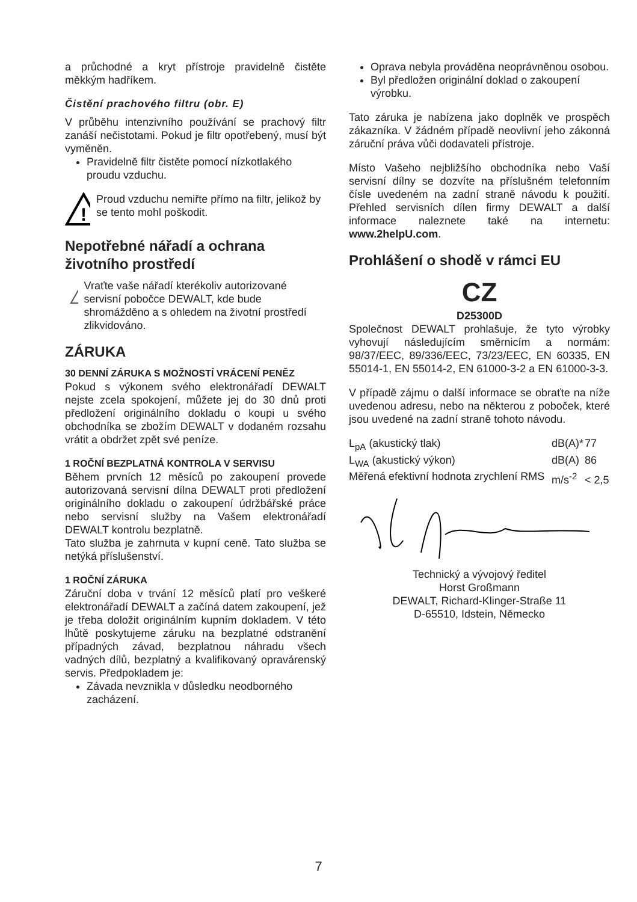a průchodné a kryt přístroje pravidelně čistěte měkkým hadříkem.
Čistění prachového filtru (obr. E)
V průběhu intenzivního používání se prachový filtr zanáší nečistotami. Pokud je filtr opotřebený, musí být vyměněn.
Pravidelně filtr čistěte pomocí nízkotlakého proudu vzduchu.
!
Proud vzduchu nemiřte přímo na filtr, jelikož by se tento mohl poškodit.
Nepotřebné nářadí a ochrana životního prostředí
Vraťte vaše nářadí kterékoliv autorizované servisní pobočce DEWALT, kde bude shromážděno a s ohledem na životní prostředí zlikvidováno.
ZÁRUKA
30 DENNÍ ZÁRUKA S MOŽNOSTÍ VRÁCENÍ PENĚZ
Pokud s výkonem svého elektronářadí DEWALT nejste zcela spokojení, můžete jej do 30 dnů proti předložení originálního dokladu o koupi u svého obchodníka se zbožím DEWALT v dodaném rozsahu vrátit a obdržet zpět své peníze.
1 ROČNÍ BEZPLATNÁ KONTROLA V SERVISU
Během prvních 12 měsíců po zakoupení provede autorizovaná servisní dílna DEWALT proti předložení originálního dokladu o zakoupení údržbářské práce nebo servisní služby na Vašem elektronářadí DEWALT kontrolu bezplatně.
Tato služba je zahrnuta v kupní ceně. Tato služba se netýká příslušenství.
1 ROČNÍ ZÁRUKA
Záruční doba v trvání 12 měsíců platí pro veškeré elektronářadí DEWALT a začíná datem zakoupení, jež je třeba doložit originálním kupním dokladem. V této lhůtě poskytujeme záruku na bezplatné odstranění případných závad, bezplatnou náhradu všech vadných dílů, bezplatný a kvalifikovaný opravárenský servis. Předpokladem je:
Závada nevznikla v důsledku neodborného zacházení.
Oprava nebyla prováděna neoprávněnou osobou.
Byl předložen originální doklad o zakoupení výrobku.
Tato záruka je nabízena jako doplněk ve prospěch zákazníka. V žádném případě neovlivní jeho zákonná záruční práva vůči dodavateli přístroje.
Místo Vašeho nejbližšího obchodníka nebo Vaší servisní dílny se dozvíte na příslušném telefonním čísle uvedeném na zadní straně návodu k použití. Přehled servisních dílen firmy DEWALT a další informace naleznete také na internetu: www.2helpU.com.
Prohlášení o shodě v rámci EU
CZ
D25300D
Společnost DEWALT prohlašuje, že tyto výrobky vyhovují následujícím směrnicím a normám: 98/37/EEC, 89/336/EEC, 73/23/EEC, EN 60335, EN 55014-1, EN 55014-2, EN 61000-3-2 a EN 61000-3-3.
V případě zájmu o další informace se obraťte na níže uvedenou adresu, nebo na některou z poboček, které jsou uvedené na zadní straně tohoto návodu.
| L<sub>pA</sub> (akustický tlak) | dB(A)* | 77 |
| L<sub>WA</sub> (akustický výkon) | dB(A) | 86 |
| Měřená efektivní hodnota zrychlení RMS | m/s<sup>-2</sup> | < 2,5 |
Technický a vývojový ředitel
Horst Großmann
DEWALT, Richard-Klinger-Straße 11
D-65510, Idstein, Německo
7